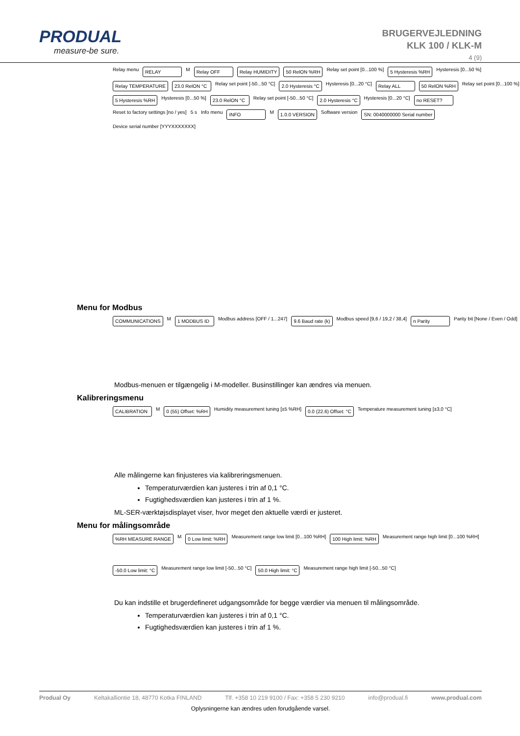PRODUAL
measure-be sure.
BRUGERVEJLEDNING
KLK 100 / KLK-M
4 (9)
Relay menu
RELAY
M
Relay OFF
Relay HUMIDITY
50 RelON %RH
Relay set point [0...100 %]
5 Hysteresis %RH
Hysteresis [0...50 %]
Relay TEMPERATURE
23.0 RelON °C
Relay set point [-50...50 °C]
2.0 Hysteresis °C
Hysteresis [0...20 °C]
Relay ALL
50 RelON %RH
Relay set point [0...100 %]
5 Hysteresis %RH
Hysteresis [0...50 %]
23.0 RelON °C
Relay set point [-50...50 °C]
2.0 Hysteresis °C
Hysteresis [0...20 °C]
no RESET?
Reset to factory settings [no / yes]
5 s
Info menu
INFO
M
1.0.0 VERSION
Software version
SN: 0040000000 Serial number
Device serial number [YYYXXXXXXX]
Menu for Modbus
COMMUNICATIONS
M
1 MODBUS ID
Modbus address [OFF / 1...247]
9.6 Baud rate (k)
Modbus speed [9,6 / 19,2 / 38,4]
n Parity
Parity bit [None / Even / Odd]
Modbus-menuen er tilgængelig i M-modeller. Businstillinger kan ændres via menuen.
Kalibreringsmenu
CALIBRATION
M
0 (55) Offset: %RH
Humidity measurement tuning [±5 %RH]
0.0 (22.6) Offset: °C
Temperature measurement tuning [±3,0 °C]
Alle målingerne kan finjusteres via kalibreringsmenuen.
Temperaturværdien kan justeres i trin af 0,1 °C.
Fugtighedsværdien kan justeres i trin af 1 %.
ML-SER-værktøjsdisplayet viser, hvor meget den aktuelle værdi er justeret.
Menu for målingsområde
%RH MEASURE RANGE
M
0 Low limit: %RH
Measurement range low limit [0...100 %RH]
100 High limit: %RH
Measurement range high limit [0...100 %RH]
-50.0 Low limit: °C
Measurement range low limit [-50...50 °C]
50.0 High limit: °C
Measurement range high limit [-50...50 °C]
Du kan indstille et brugerdefineret udgangsområde for begge værdier via menuen til målingsområde.
Temperaturværdien kan justeres i trin af 0,1 °C.
Fugtighedsværdien kan justeres i trin af 1 %.
Produal Oy Keltakalliontie 18, 48770 Kotka FINLAND Tlf. +358 10 219 9100 / Fax: +358 5 230 9210 info@produal.fi www.produal.com
Oplysningerne kan ændres uden forudgående varsel.